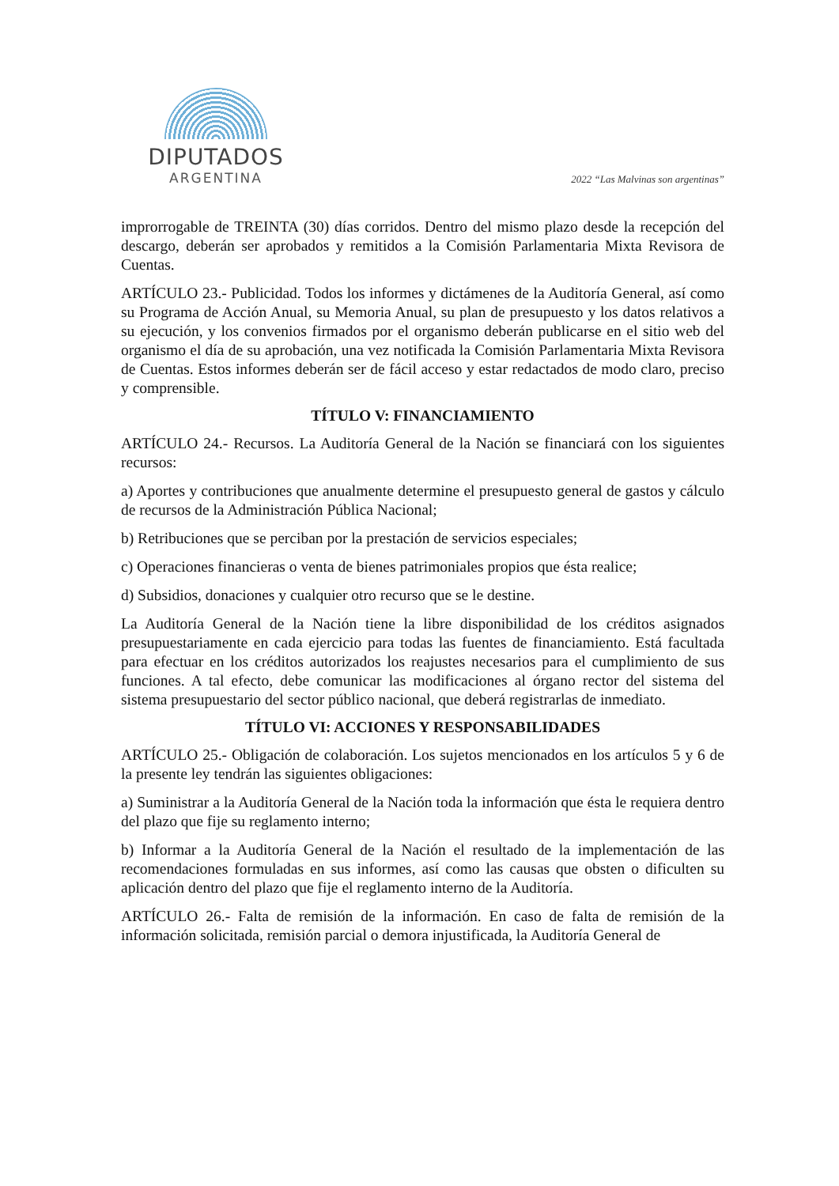DIPUTADOS
ARGENTINA
2022 “Las Malvinas son argentinas”
improrrogable de TREINTA (30) días corridos. Dentro del mismo plazo desde la recepción del descargo, deberán ser aprobados y remitidos a la Comisión Parlamentaria Mixta Revisora de Cuentas.
ARTÍCULO 23.- Publicidad. Todos los informes y dictámenes de la Auditoría General, así como su Programa de Acción Anual, su Memoria Anual, su plan de presupuesto y los datos relativos a su ejecución, y los convenios firmados por el organismo deberán publicarse en el sitio web del organismo el día de su aprobación, una vez notificada la Comisión Parlamentaria Mixta Revisora de Cuentas. Estos informes deberán ser de fácil acceso y estar redactados de modo claro, preciso y comprensible.
TÍTULO V: FINANCIAMIENTO
ARTÍCULO 24.- Recursos. La Auditoría General de la Nación se financiará con los siguientes recursos:
a) Aportes y contribuciones que anualmente determine el presupuesto general de gastos y cálculo de recursos de la Administración Pública Nacional;
b) Retribuciones que se perciban por la prestación de servicios especiales;
c) Operaciones financieras o venta de bienes patrimoniales propios que ésta realice;
d) Subsidios, donaciones y cualquier otro recurso que se le destine.
La Auditoría General de la Nación tiene la libre disponibilidad de los créditos asignados presupuestariamente en cada ejercicio para todas las fuentes de financiamiento. Está facultada para efectuar en los créditos autorizados los reajustes necesarios para el cumplimiento de sus funciones. A tal efecto, debe comunicar las modificaciones al órgano rector del sistema del sistema presupuestario del sector público nacional, que deberá registrarlas de inmediato.
TÍTULO VI: ACCIONES Y RESPONSABILIDADES
ARTÍCULO 25.- Obligación de colaboración. Los sujetos mencionados en los artículos 5 y 6 de la presente ley tendrán las siguientes obligaciones:
a) Suministrar a la Auditoría General de la Nación toda la información que ésta le requiera dentro del plazo que fije su reglamento interno;
b) Informar a la Auditoría General de la Nación el resultado de la implementación de las recomendaciones formuladas en sus informes, así como las causas que obsten o dificulten su aplicación dentro del plazo que fije el reglamento interno de la Auditoría.
ARTÍCULO 26.- Falta de remisión de la información. En caso de falta de remisión de la información solicitada, remisión parcial o demora injustificada, la Auditoría General de